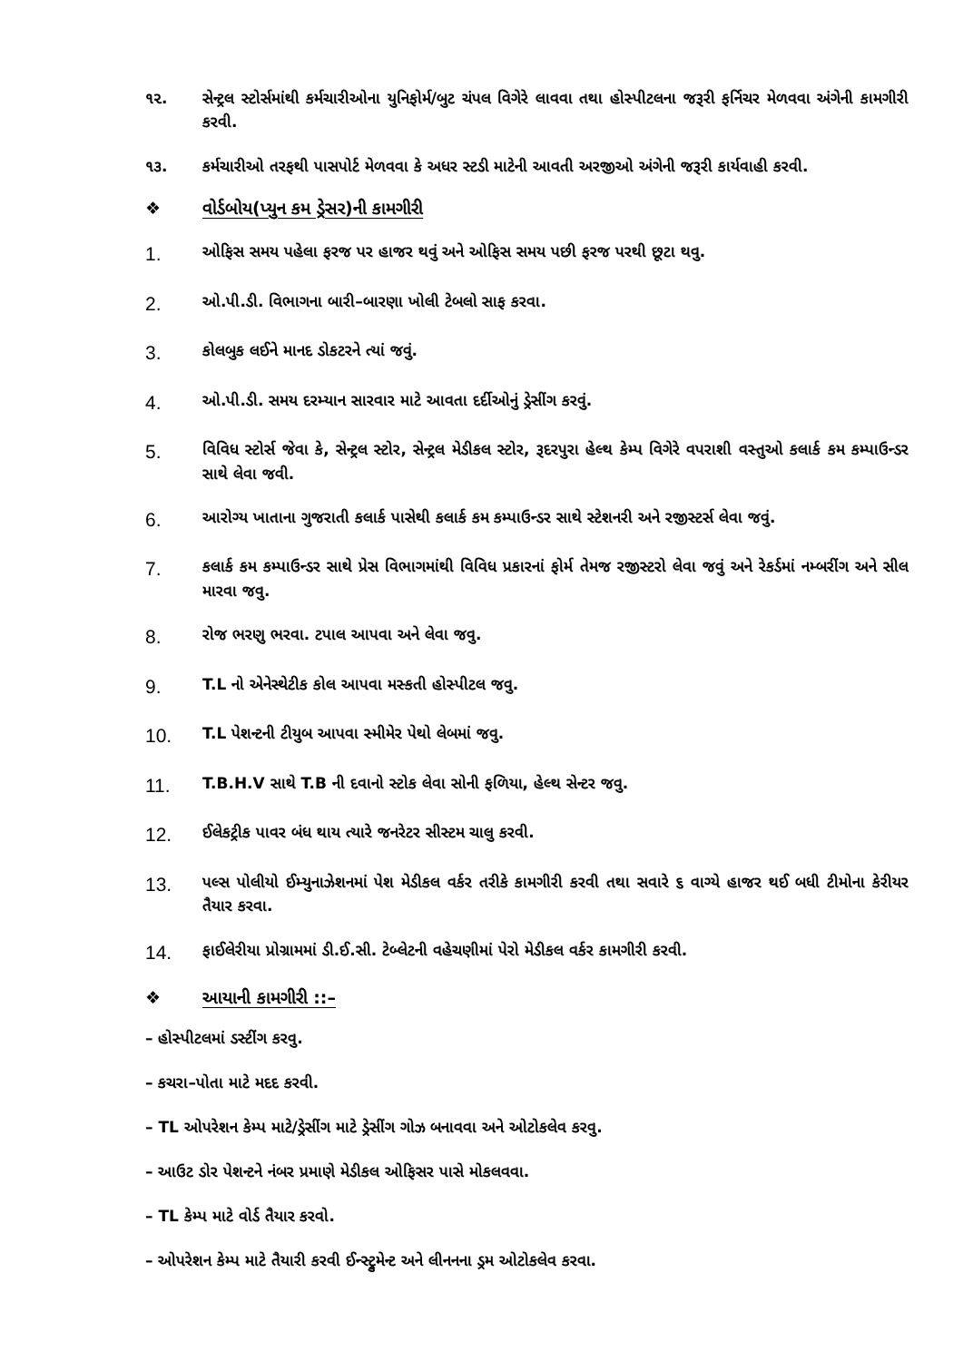૧૨. સેન્ટ્રલ સ્ટોર્સમાંથી કર્મચારીઓના યુનિફોર્મ/બુટ ચંપલ વિગેરે લાવવા તથા હોસ્પીટલના જરૂરી ફર્નિચર મેળવવા અંગેની કામગીરી કરવી.
૧૩. કર્મચારીઓ તરફથી પાસપોર્ટ મેળવવા કે અધર સ્ટડી માટેની આવતી અરજીઓ અંગેની જરૂરી કાર્યવાહી કરવી.
❖ વોર્ડબોય(પ્યુન કમ ડ્રેસર)ની કામગીરી
1.
ઓફિસ સમય પહેલા ફરજ પર હાજર થવું અને ઓફિસ સમય પછી ફરજ પરથી છૂટા થવુ.
2.
ઓ.પી.ડી. વિભાગના બારી–બારણા ખોલી ટેબલો સાફ કરવા.
3.
કોલબુક લઈને માનદ ડોકટરને ત્યાં જવું.
4.
ઓ.પી.ડી. સમય દરમ્યાન સારવાર માટે આવતા દર્દીઓનું ડ્રેસીંગ કરવું.
5.
વિવિધ સ્ટોર્સ જેવા કે, સેન્ટ્રલ સ્ટોર, સેન્ટ્રલ મેડીકલ સ્ટોર, રૂદરપુરા હેલ્થ કેમ્પ વિગેરે વપરાશી વસ્તુઓ કલાર્ક કમ કમ્પાઉન્ડર સાથે લેવા જવી.
6.
આરોગ્ય ખાતાના ગુજરાતી કલાર્ક પાસેથી કલાર્ક કમ કમ્પાઉન્ડર સાથે સ્ટેશનરી અને રજીસ્ટર્સ લેવા જવું.
7.
કલાર્ક કમ કમ્પાઉન્ડર સાથે પ્રેસ વિભાગમાંથી વિવિધ પ્રકારનાં ફોર્મ તેમજ રજીસ્ટરો લેવા જવું અને રેકર્ડમાં નમ્બરીંગ અને સીલ મારવા જવુ.
8.
રોજ ભરણુ ભરવા. ટપાલ આપવા અને લેવા જવુ.
9.
T.L નો એનેસ્થેટીક કોલ આપવા મસ્કતી હોસ્પીટલ જવુ.
10.
T.L પેશન્ટની ટીયુબ આપવા સ્મીમેર પેથો લેબમાં જવુ.
11.
T.B.H.V સાથે T.B ની દવાનો સ્ટોક લેવા સોની ફળિયા, હેલ્થ સેન્ટર જવુ.
12.
ઈલેકટ્રીક પાવર બંધ થાય ત્યારે જનરેટર સીસ્ટમ ચાલુ કરવી.
13.
પલ્સ પોલીયો ઈમ્યુનાઝેશનમાં પેશ મેડીકલ વર્કર તરીકે કામગીરી કરવી તથા સવારે ૬ વાગ્યે હાજર થઈ બધી ટીમોના કેરીયર તૈયાર કરવા.
14.
ફાઈલેરીયા પ્રોગ્રામમાં ડી.ઈ.સી. ટેબ્લેટની વહેચણીમાં પેરો મેડીકલ વર્કર કામગીરી કરવી.
❖ આયાની કામગીરી ::–
– હોસ્પીટલમાં ડસ્ટીંગ કરવુ.
– કચરા–પોતા માટે મદદ કરવી.
– TL ઓપરેશન કેમ્પ માટે/ડ્રેસીંગ માટે ડ્રેસીંગ ગોઝ બનાવવા અને ઓટોકલેવ કરવુ.
– આઉટ ડોર પેશન્ટને નંબર પ્રમાણે મેડીકલ ઓફિસર પાસે મોકલવવા.
– TL કેમ્પ માટે વોર્ડ તૈયાર કરવો.
– ઓપરેશન કેમ્પ માટે તૈયારી કરવી ઈન્સ્ટ્રુમેન્ટ અને લીનનના ડ્રમ ઓટોકલેવ કરવા.